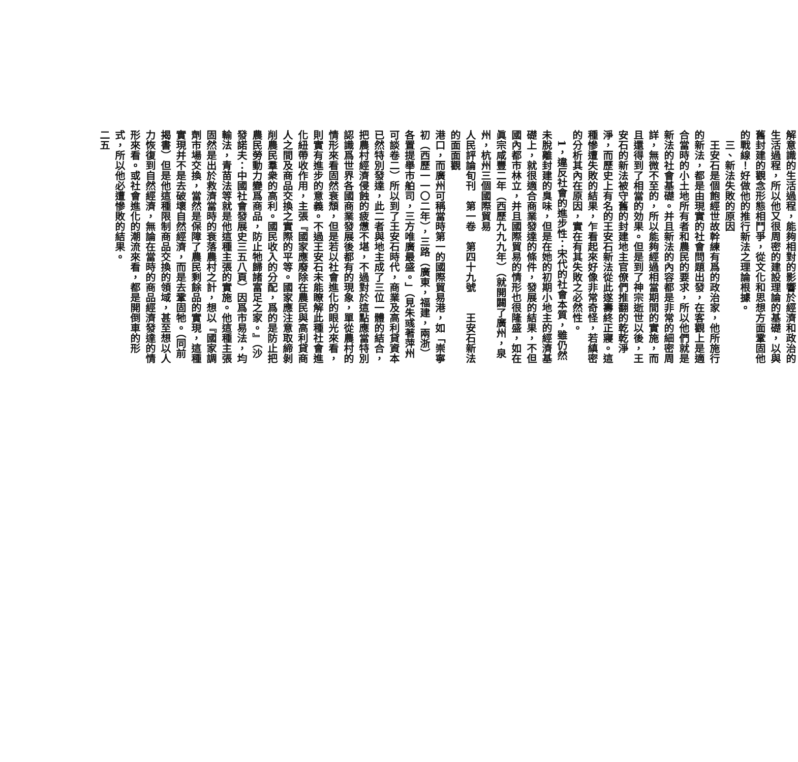解意識的生活過程，能夠相對的影響於經濟和政治的生活過程，所以他又很周密的建設理論的基礎，以與舊封建的觀念形態相鬥爭，從文化和思想方面鞏固他的戰線！好做他的推行新法之理論根據。
　三、新法失敗的原因
　王安石是個飽經世故幹練有爲的政治家，他所施行的新法，都是由現實的社會問題出發，在客觀上是適合當時的小土地所有者和農民的要求，所以他們就是新法的社會基礎。并且新法的內容都是非常的細密周詳，無微不至的，所以能夠經過相當期間的實施，而且還得到了相當的効果。但是到了神宗逝世以後，王安石的新法被守舊的封建地主官僚們推翻的乾乾淨淨，而歷史上有名的王安石新法從此遂壽終正寢。這種慘遭失敗的結果，乍看起來好像非常奇怪，若縝密的分析其內在原因，實在有其失敗之必然性。
　1，違反社會的進步性：宋代的社會本質，雖仍然未脫離封建的臭味，但是在她的初期小地主的經濟基礎上，就很適合商業發達的條件，發展的結果，不但國內都市林立，并且國際貿易的情形也很隆盛，如在眞宗咸豐二年（西歷九九九年）（就開闢了廣州，泉州，杭州三個國際貿易
人民評論旬刊　第一卷　第四十九號　　王安石新法的面面觀
港口，而廣州可稱當時第一的國際貿易港，如「崇寧初（西歷一一〇二年），三路（廣東，福建，兩浙）各置提舉市舶司，三方唯廣最盛。」（見朱彧著萍州可談卷二）所以到了王安石時代，商業及高利貸資本已然特別發達，此二者與地主成了三位一體的結合，把農村經濟侵蝕的疲憊不堪，不過對於這點應當特別認識爲世界各國商業發展後都有的現象，單從農村的情形來看固然衰頹，但是若以社會進化的眼光來看，則實有進步的意義。不過王安石未能瞭解此種社會進化紐帶收作用，主張『國家應廢除在農民與高利貸商人之間及商品交換之實際的平等。國家應注意取締剝削農民羣衆的高利。國民收入的分配，爲的是防止把農民勞動力變爲商品，防止牠歸諸富足之家。』（沙發諾夫：中國社會發展史三五八頁）因爲市易法，均輸法，青苗法等就是他這種主張的實施。他這種主張固然是出於救濟當時的衰落農村之計，想以『國家調劑市場交換，當然是保障了農民剩餘品的實現，這種實現并不是去破壞自然經濟，而是去鞏固牠。（同前揭書）但是他這種限制商品交換的領域，甚至想以人力恢復到自然經濟，無論在當時的商品經濟發達的情形來看。或社會進化的潮流來看，都是開倒車的形式，所以他必遭慘敗的結果。
二五